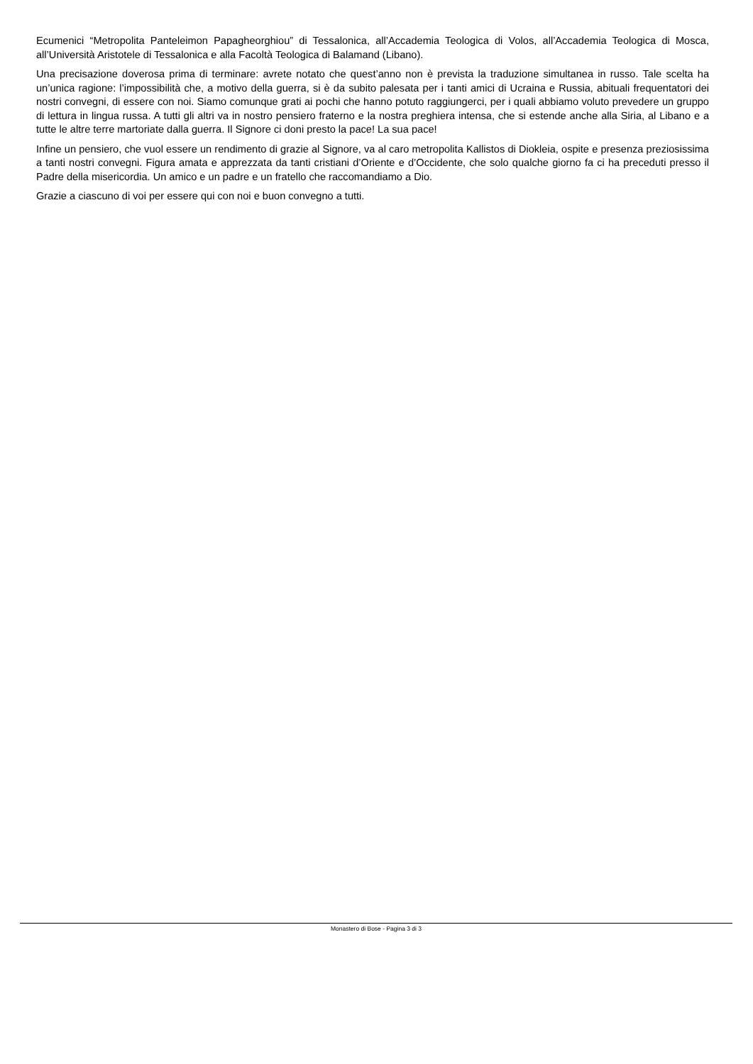Ecumenici “Metropolita Panteleimon Papagheorghiou” di Tessalonica, all’Accademia Teologica di Volos, all’Accademia Teologica di Mosca, all’Università Aristotele di Tessalonica e alla Facoltà Teologica di Balamand (Libano).
Una precisazione doverosa prima di terminare: avrete notato che quest’anno non è prevista la traduzione simultanea in russo. Tale scelta ha un’unica ragione: l’impossibilità che, a motivo della guerra, si è da subito palesata per i tanti amici di Ucraina e Russia, abituali frequentatori dei nostri convegni, di essere con noi. Siamo comunque grati ai pochi che hanno potuto raggiungerci, per i quali abbiamo voluto prevedere un gruppo di lettura in lingua russa. A tutti gli altri va in nostro pensiero fraterno e la nostra preghiera intensa, che si estende anche alla Siria, al Libano e a tutte le altre terre martoriate dalla guerra. Il Signore ci doni presto la pace! La sua pace!
Infine un pensiero, che vuol essere un rendimento di grazie al Signore, va al caro metropolita Kallistos di Diokleia, ospite e presenza preziosissima a tanti nostri convegni. Figura amata e apprezzata da tanti cristiani d’Oriente e d’Occidente, che solo qualche giorno fa ci ha preceduti presso il Padre della misericordia. Un amico e un padre e un fratello che raccomandiamo a Dio.
Grazie a ciascuno di voi per essere qui con noi e buon convegno a tutti.
Monastero di Bose - Pagina 3 di 3